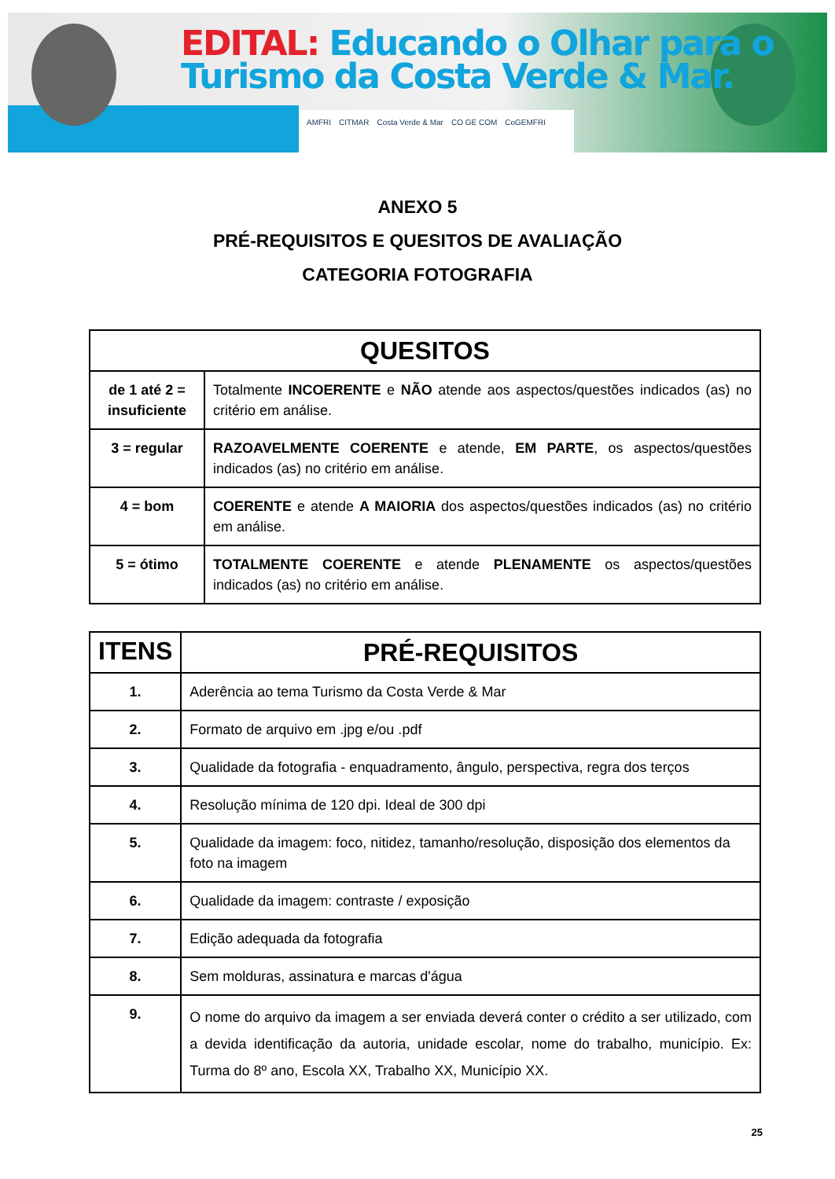EDITAL: Educando o Olhar para o
Turismo da Costa Verde & Mar.
AMFRI CITMAR Costa Verde & Mar CO GE COM CoGEMFRI
ANEXO 5
PRÉ-REQUISITOS E QUESITOS DE AVALIAÇÃO
CATEGORIA FOTOGRAFIA
| QUESITOS | |
| --- | --- |
| de 1 até 2 = insuficiente | Totalmente INCOERENTE e NÃO atende aos aspectos/questões indicados (as) no critério em análise. |
| 3 = regular | RAZOAVELMENTE COERENTE e atende, EM PARTE , os aspectos/questões indicados (as) no critério em análise. |
| 4 = bom | COERENTE e atende A MAIORIA dos aspectos/questões indicados (as) no critério em análise. |
| 5 = ótimo | TOTALMENTE COERENTE e atende PLENAMENTE os aspectos/questões indicados (as) no critério em análise. |
| ITENS | PRÉ-REQUISITOS |
| --- | --- |
| 1. | Aderência ao tema Turismo da Costa Verde & Mar |
| 2. | Formato de arquivo em .jpg e/ou .pdf |
| 3. | Qualidade da fotografia - enquadramento, ângulo, perspectiva, regra dos terços |
| 4. | Resolução mínima de 120 dpi. Ideal de 300 dpi |
| 5. | Qualidade da imagem: foco, nitidez, tamanho/resolução, disposição dos elementos da foto na imagem |
| 6. | Qualidade da imagem: contraste / exposição |
| 7. | Edição adequada da fotografia |
| 8. | Sem molduras, assinatura e marcas d'água |
| 9. | O nome do arquivo da imagem a ser enviada deverá conter o crédito a ser utilizado, com a devida identificação da autoria, unidade escolar, nome do trabalho, município. Ex: Turma do 8º ano, Escola XX, Trabalho XX, Município XX. |
25